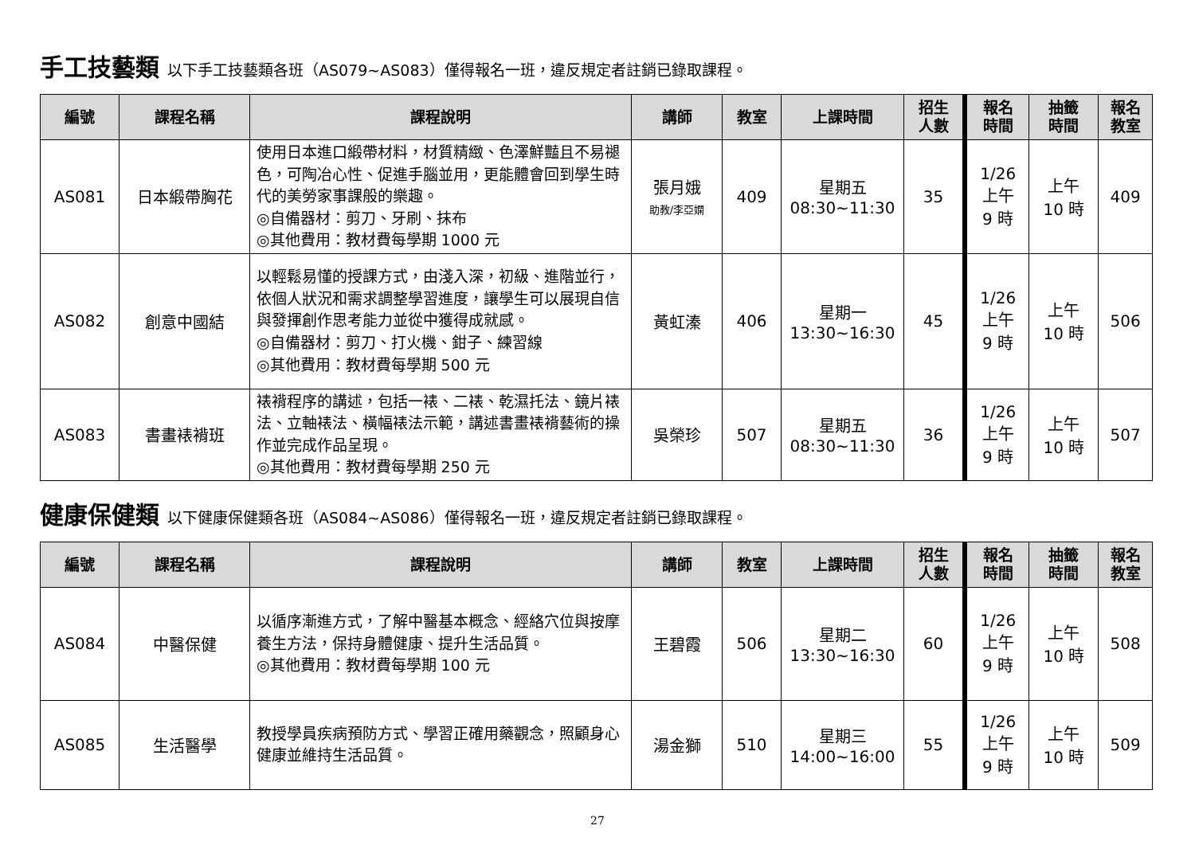手工技藝類 以下手工技藝類各班（AS079~AS083）僅得報名一班，違反規定者註銷已錄取課程。
| 編號 | 課程名稱 | 課程說明 | 講師 | 教室 | 上課時間 | 招生 人數 | 報名 時間 | 抽籤 時間 | 報名 教室 |
| --- | --- | --- | --- | --- | --- | --- | --- | --- | --- |
| AS081 | 日本緞帶胸花 | 使用日本進口緞帶材料，材質精緻、色澤鮮豔且不易褪色，可陶冶心性、促進手腦並用，更能體會回到學生時代的美勞家事課般的樂趣。 ◎自備器材：剪刀、牙刷、抹布 ◎其他費用：教材費每學期 1000 元 | 張月娥 助教/李亞嫻 | 409 | 星期五 08:30~11:30 | 35 | 1/26 上午 9 時 | 上午 10 時 | 409 |
| AS082 | 創意中國結 | 以輕鬆易懂的授課方式，由淺入深，初級、進階並行，依個人狀況和需求調整學習進度，讓學生可以展現自信與發揮創作思考能力並從中獲得成就感。 ◎自備器材：剪刀、打火機、鉗子、練習線 ◎其他費用：教材費每學期 500 元 | 黃虹溱 | 406 | 星期一 13:30~16:30 | 45 | 1/26 上午 9 時 | 上午 10 時 | 506 |
| AS083 | 書畫裱褙班 | 裱褙程序的講述，包括一裱、二裱、乾濕托法、鏡片裱法、立軸裱法、橫幅裱法示範，講述書畫裱褙藝術的操作並完成作品呈現。 ◎其他費用：教材費每學期 250 元 | 吳榮珍 | 507 | 星期五 08:30~11:30 | 36 | 1/26 上午 9 時 | 上午 10 時 | 507 |
健康保健類 以下健康保健類各班（AS084~AS086）僅得報名一班，違反規定者註銷已錄取課程。
| 編號 | 課程名稱 | 課程說明 | 講師 | 教室 | 上課時間 | 招生 人數 | 報名 時間 | 抽籤 時間 | 報名 教室 |
| --- | --- | --- | --- | --- | --- | --- | --- | --- | --- |
| AS084 | 中醫保健 | 以循序漸進方式，了解中醫基本概念、經絡穴位與按摩養生方法，保持身體健康、提升生活品質。 ◎其他費用：教材費每學期 100 元 | 王碧霞 | 506 | 星期二 13:30~16:30 | 60 | 1/26 上午 9 時 | 上午 10 時 | 508 |
| AS085 | 生活醫學 | 教授學員疾病預防方式、學習正確用藥觀念，照顧身心健康並維持生活品質。 | 湯金獅 | 510 | 星期三 14:00~16:00 | 55 | 1/26 上午 9 時 | 上午 10 時 | 509 |
27